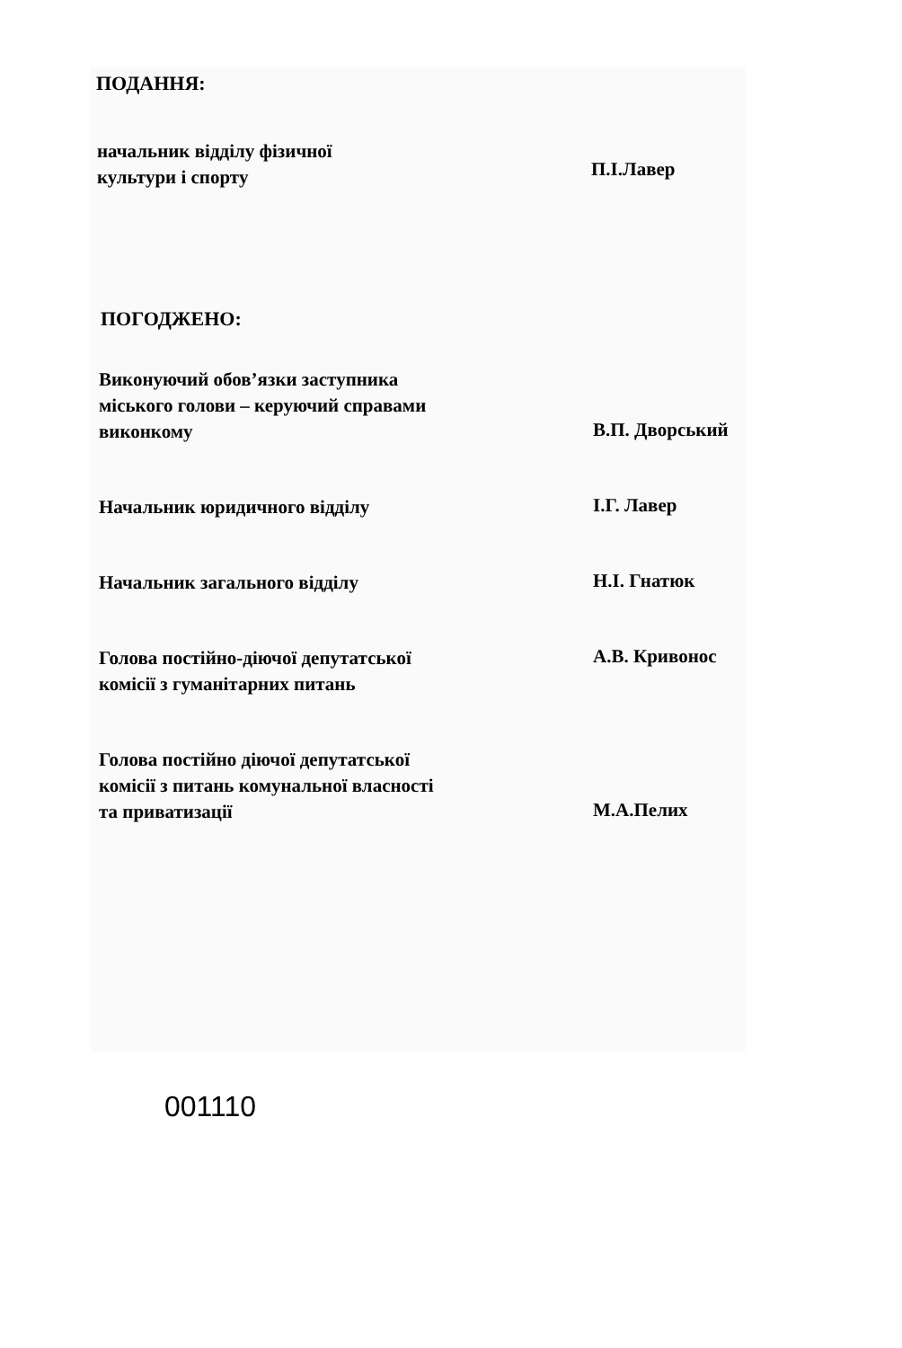ПОДАННЯ:
начальник відділу фізичної
культури і спорту
П.І.Лавер
ПОГОДЖЕНО:
Виконуючий обов’язки заступника міського голови – керуючий справами виконкому
В.П. Дворський
Начальник юридичного відділу
І.Г. Лавер
Начальник загального відділу
Н.І. Гнатюк
Голова постійно-діючої депутатської комісії з гуманітарних питань
А.В. Кривонос
Голова постійно діючої депутатської комісії з питань комунальної власності та приватизації
М.А.Пелих
001110